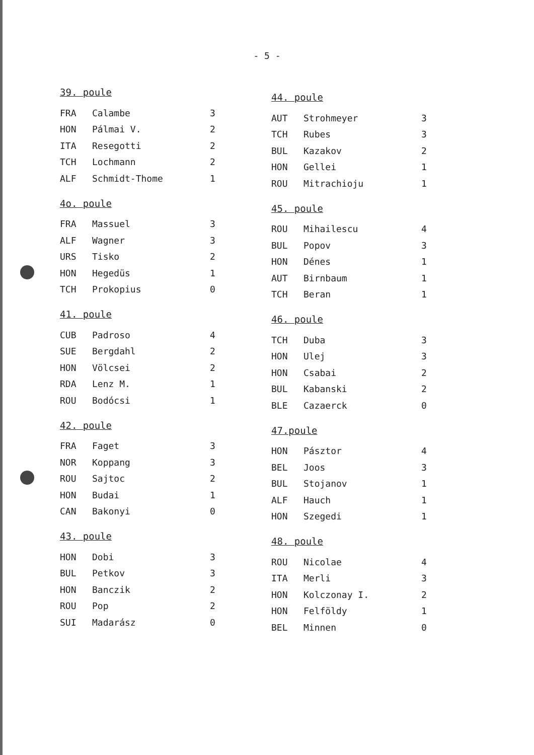- 5 -
39. poule
| FRA | Calambe | 3 |
| HON | Pálmai V. | 2 |
| ITA | Resegotti | 2 |
| TCH | Lochmann | 2 |
| ALF | Schmidt-Thome | 1 |
4o. poule
| FRA | Massuel | 3 |
| ALF | Wagner | 3 |
| URS | Tisko | 2 |
| HON | Hegedüs | 1 |
| TCH | Prokopius | 0 |
41. poule
| CUB | Padroso | 4 |
| SUE | Bergdahl | 2 |
| HON | Völcsei | 2 |
| RDA | Lenz M. | 1 |
| ROU | Bodócsi | 1 |
42. poule
| FRA | Faget | 3 |
| NOR | Koppang | 3 |
| ROU | Sajtoc | 2 |
| HON | Budai | 1 |
| CAN | Bakonyi | 0 |
43. poule
| HON | Dobi | 3 |
| BUL | Petkov | 3 |
| HON | Banczik | 2 |
| ROU | Pop | 2 |
| SUI | Madarász | 0 |
44. poule
| AUT | Strohmeyer | 3 |
| TCH | Rubes | 3 |
| BUL | Kazakov | 2 |
| HON | Gellei | 1 |
| ROU | Mitrachioju | 1 |
45. poule
| ROU | Mihailescu | 4 |
| BUL | Popov | 3 |
| HON | Dénes | 1 |
| AUT | Birnbaum | 1 |
| TCH | Beran | 1 |
46. poule
| TCH | Duba | 3 |
| HON | Ulej | 3 |
| HON | Csabai | 2 |
| BUL | Kabanski | 2 |
| BLE | Cazaerck | 0 |
47.poule
| HON | Pásztor | 4 |
| BEL | Joos | 3 |
| BUL | Stojanov | 1 |
| ALF | Hauch | 1 |
| HON | Szegedi | 1 |
48. poule
| ROU | Nicolae | 4 |
| ITA | Merli | 3 |
| HON | Kolczonay I. | 2 |
| HON | Felföldy | 1 |
| BEL | Minnen | 0 |